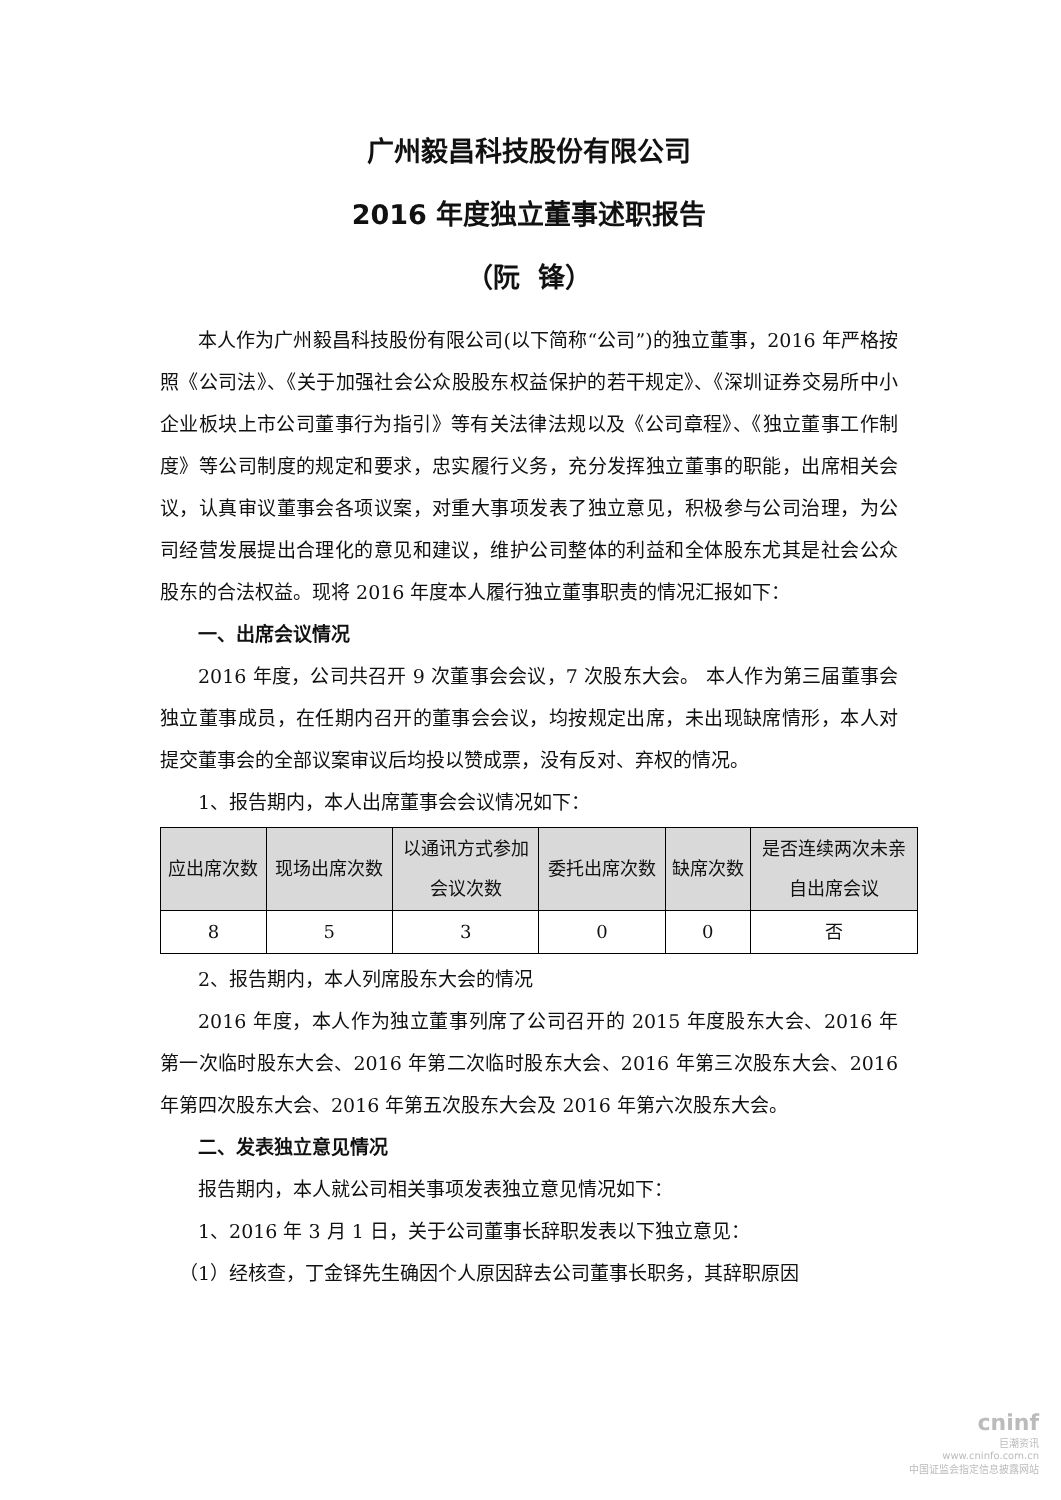广州毅昌科技股份有限公司
2016 年度独立董事述职报告
（阮 锋）
本人作为广州毅昌科技股份有限公司(以下简称“公司”)的独立董事，2016 年严格按照《公司法》、《关于加强社会公众股股东权益保护的若干规定》、《深圳证券交易所中小企业板块上市公司董事行为指引》等有关法律法规以及《公司章程》、《独立董事工作制度》等公司制度的规定和要求，忠实履行义务，充分发挥独立董事的职能，出席相关会议，认真审议董事会各项议案，对重大事项发表了独立意见，积极参与公司治理，为公司经营发展提出合理化的意见和建议，维护公司整体的利益和全体股东尤其是社会公众股东的合法权益。现将 2016 年度本人履行独立董事职责的情况汇报如下：
一、出席会议情况
2016 年度，公司共召开 9 次董事会会议，7 次股东大会。 本人作为第三届董事会独立董事成员，在任期内召开的董事会会议，均按规定出席，未出现缺席情形，本人对提交董事会的全部议案审议后均投以赞成票，没有反对、弃权的情况。
1、报告期内，本人出席董事会会议情况如下：
| 应出席次数 | 现场出席次数 | 以通讯方式参加 会议次数 | 委托出席次数 | 缺席次数 | 是否连续两次未亲 自出席会议 |
| --- | --- | --- | --- | --- | --- |
| 8 | 5 | 3 | 0 | 0 | 否 |
2、报告期内，本人列席股东大会的情况
2016 年度，本人作为独立董事列席了公司召开的 2015 年度股东大会、2016 年第一次临时股东大会、2016 年第二次临时股东大会、2016 年第三次股东大会、2016 年第四次股东大会、2016 年第五次股东大会及 2016 年第六次股东大会。
二、发表独立意见情况
报告期内，本人就公司相关事项发表独立意见情况如下：
1、2016 年 3 月 1 日，关于公司董事长辞职发表以下独立意见：
（1）经核查，丁金铎先生确因个人原因辞去公司董事长职务，其辞职原因
cninf
巨潮资讯
www.cninfo.com.cn
中国证监会指定信息披露网站